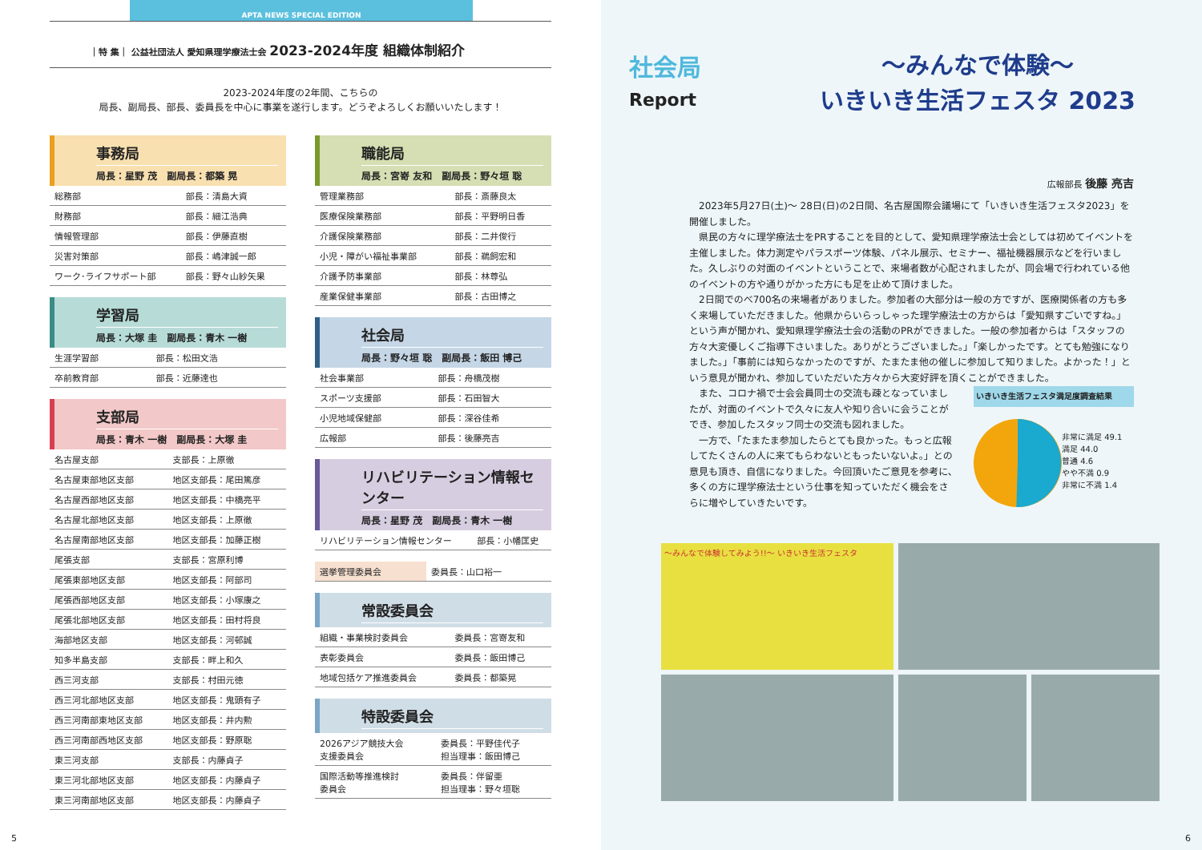APTA NEWS SPECIAL EDITION
｜特 集｜ 公益社団法人 愛知県理学療法士会 2023-2024年度 組織体制紹介
2023-2024年度の2年間、こちらの
局長、副局長、部長、委員長を中心に事業を遂行します。どうぞよろしくお願いいたします！
事務局
局長：星野 茂　副局長：都築 晃
| 総務部 | 部長：清島大資 |
| 財務部 | 部長：細江浩典 |
| 情報管理部 | 部長：伊藤直樹 |
| 災害対策部 | 部長：嶋津誠一郎 |
| ワーク･ライフサポート部 | 部長：野々山紗矢果 |
学習局
局長：大塚 圭　副局長：青木 一樹
| 生涯学習部 | 部長：松田文浩 |
| 卒前教育部 | 部長：近藤達也 |
支部局
局長：青木 一樹　副局長：大塚 圭
| 名古屋支部 | 支部長：上原徹 |
| 名古屋東部地区支部 | 地区支部長：尾田篤彦 |
| 名古屋西部地区支部 | 地区支部長：中橋亮平 |
| 名古屋北部地区支部 | 地区支部長：上原徹 |
| 名古屋南部地区支部 | 地区支部長：加藤正樹 |
| 尾張支部 | 支部長：宮原利博 |
| 尾張東部地区支部 | 地区支部長：阿部司 |
| 尾張西部地区支部 | 地区支部長：小塚康之 |
| 尾張北部地区支部 | 地区支部長：田村将良 |
| 海部地区支部 | 地区支部長：河邨誠 |
| 知多半島支部 | 支部長：畔上和久 |
| 西三河支部 | 支部長：村田元徳 |
| 西三河北部地区支部 | 地区支部長：鬼頭有子 |
| 西三河南部東地区支部 | 地区支部長：井内勲 |
| 西三河南部西地区支部 | 地区支部長：野原聡 |
| 東三河支部 | 支部長：内藤貞子 |
| 東三河北部地区支部 | 地区支部長：内藤貞子 |
| 東三河南部地区支部 | 地区支部長：内藤貞子 |
職能局
局長：宮嵜 友和　副局長：野々垣 聡
| 管理業務部 | 部長：斎藤良太 |
| 医療保険業務部 | 部長：平野明日香 |
| 介護保険業務部 | 部長：二井俊行 |
| 小児・障がい福祉事業部 | 部長：鵜飼宏和 |
| 介護予防事業部 | 部長：林尊弘 |
| 産業保健事業部 | 部長：古田博之 |
社会局
局長：野々垣 聡　副局長：飯田 博己
| 社会事業部 | 部長：舟橋茂樹 |
| スポーツ支援部 | 部長：石田智大 |
| 小児地域保健部 | 部長：深谷佳希 |
| 広報部 | 部長：後藤亮吉 |
リハビリテーション情報センター
局長：星野 茂　副局長：青木 一樹
| リハビリテーション情報センター | 部長：小幡匡史 |
| 選挙管理委員会 | 委員長：山口裕一 |
常設委員会
| 組織・事業検討委員会 | 委員長：宮嵜友和 |
| 表彰委員会 | 委員長：飯田博己 |
| 地域包括ケア推進委員会 | 委員長：都築晃 |
特設委員会
| 2026アジア競技大会 支援委員会 | 委員長：平野佳代子 担当理事：飯田博己 |
| 国際活動等推進検討 委員会 | 委員長：伴留亜 担当理事：野々垣聡 |
5
社会局
Report
～みんなで体験～
いきいき生活フェスタ 2023
広報部長 後藤 亮吉
　2023年5月27日(土)～ 28日(日)の2日間、名古屋国際会議場にて「いきいき生活フェスタ2023」を開催しました。
　県民の方々に理学療法士をPRすることを目的として、愛知県理学療法士会としては初めてイベントを主催しました。体力測定やパラスポーツ体験、パネル展示、セミナー、福祉機器展示などを行いました。久しぶりの対面のイベントということで、来場者数が心配されましたが、同会場で行われている他のイベントの方や通りがかった方にも足を止めて頂けました。
　2日間でのべ700名の来場者がありました。参加者の大部分は一般の方ですが、医療関係者の方も多く来場していただきました。他県からいらっしゃった理学療法士の方からは「愛知県すごいですね。」という声が聞かれ、愛知県理学療法士会の活動のPRができました。一般の参加者からは「スタッフの方々大変優しくご指導下さいました。ありがとうございました。」「楽しかったです。とても勉強になりました。」「事前には知らなかったのですが、たまたま他の催しに参加して知りました。よかった！」という意見が聞かれ、参加していただいた方々から大変好評を頂くことができました。
いきいき生活フェスタ満足度調査結果
非常に満足 49.1
満足 44.0
普通 4.6
やや不満 0.9
非常に不満 1.4
　また、コロナ禍で士会会員同士の交流も疎となっていましたが、対面のイベントで久々に友人や知り合いに会うことができ、参加したスタッフ同士の交流も図れました。
　一方で、「たまたま参加したらとても良かった。もっと広報してたくさんの人に来てもらわないともったいないよ。」との意見も頂き、自信になりました。今回頂いたご意見を参考に、多くの方に理学療法士という仕事を知っていただく機会をさらに増やしていきたいです。
～みんなで体験してみよう!!～ いきいき生活フェスタ
6